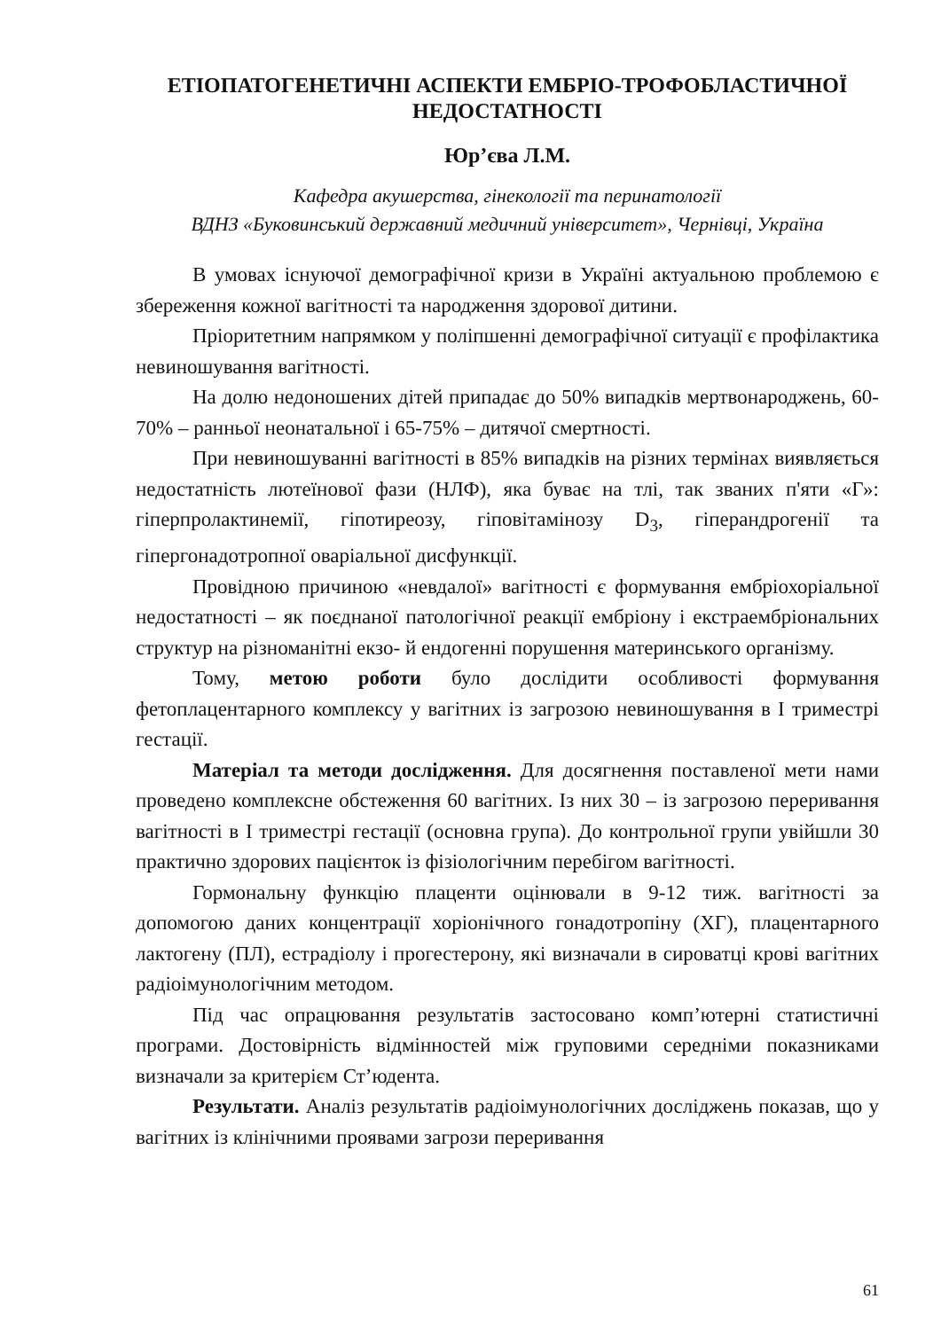ЕТІОПАТОГЕНЕТИЧНІ АСПЕКТИ ЕМБРІО-ТРОФОБЛАСТИЧНОЇ НЕДОСТАТНОСТІ
Юр’єва Л.М.
Кафедра акушерства, гінекології та перинатології
ВДНЗ «Буковинський державний медичний університет», Чернівці, Україна
В умовах існуючої демографічної кризи в Україні актуальною проблемою є збереження кожної вагітності та народження здорової дитини.
Пріоритетним напрямком у поліпшенні демографічної ситуації є профілактика невиношування вагітності.
На долю недоношених дітей припадає до 50% випадків мертвонароджень, 60-70% – ранньої неонатальної і 65-75% – дитячої смертності.
При невиношуванні вагітності в 85% випадків на різних термінах виявляється недостатність лютеїнової фази (НЛФ), яка буває на тлі, так званих п'яти «Г»: гіперпролактинемії, гіпотиреозу, гіповітамінозу D<sub>3</sub>, гіперандрогенії та гіпергонадотропної оваріальної дисфункції.
Провідною причиною «невдалої» вагітності є формування ембріохоріальної недостатності – як поєднаної патологічної реакції ембріону і екстраембріональних структур на різноманітні екзо- й ендогенні порушення материнського організму.
Тому, метою роботи було дослідити особливості формування фетоплацентарного комплексу у вагітних із загрозою невиношування в I триместрі гестації.
Матеріал та методи дослідження. Для досягнення поставленої мети нами проведено комплексне обстеження 60 вагітних. Із них 30 – із загрозою переривання вагітності в I триместрі гестації (основна група). До контрольної групи увійшли 30 практично здорових пацієнток із фізіологічним перебігом вагітності.
Гормональну функцію плаценти оцінювали в 9-12 тиж. вагітності за допомогою даних концентрації хоріонічного гонадотропіну (ХГ), плацентарного лактогену (ПЛ), естрадіолу і прогестерону, які визначали в сироватці крові вагітних радіоімунологічним методом.
Під час опрацювання результатів застосовано комп’ютерні статистичні програми. Достовірність відмінностей між груповими середніми показниками визначали за критерієм Ст’юдента.
Результати. Аналіз результатів радіоімунологічних досліджень показав, що у вагітних із клінічними проявами загрози переривання
61